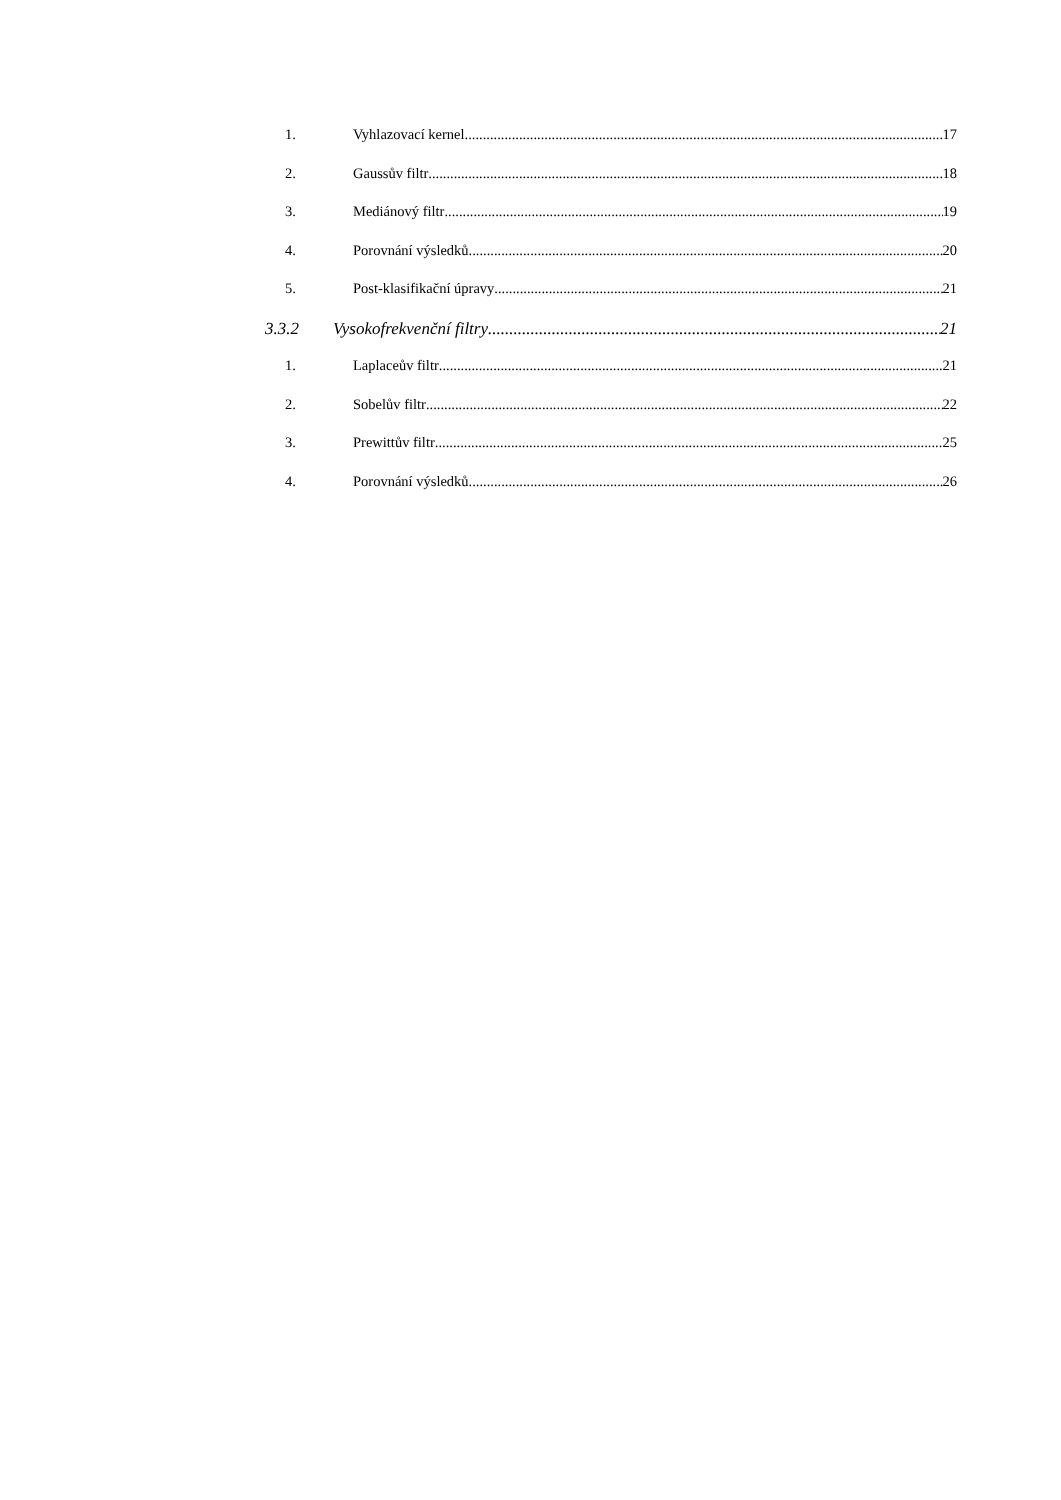1. Vyhlazovací kernel 17
2. Gaussův filtr 18
3. Mediánový filtr 19
4. Porovnání výsledků 20
5. Post-klasifikační úpravy 21
3.3.2 Vysokofrekvenční filtry 21
1. Laplaceův filtr 21
2. Sobelův filtr 22
3. Prewittův filtr 25
4. Porovnání výsledků 26